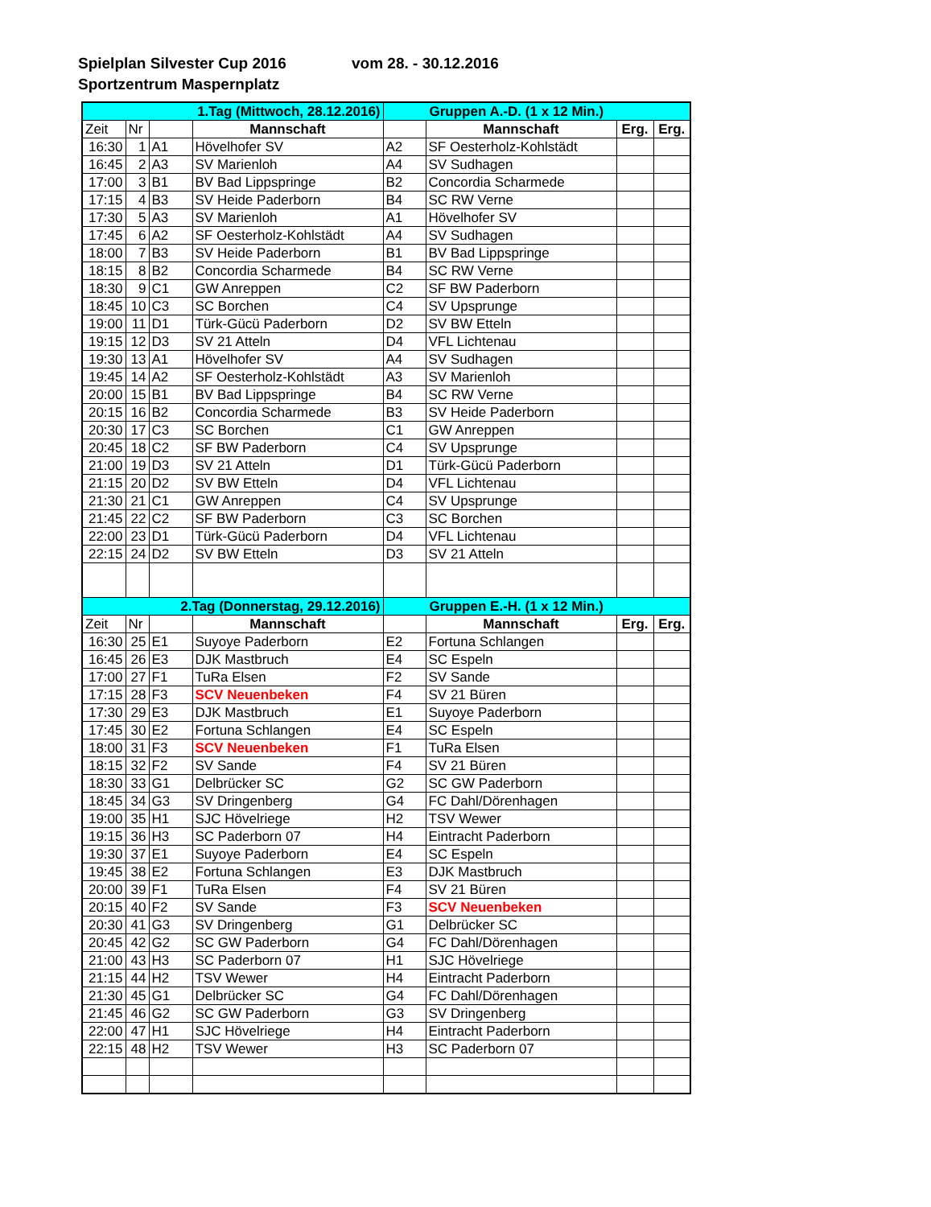Spielplan Silvester Cup 2016 vom 28. - 30.12.2016
Sportzentrum Maspernplatz
| 1.Tag (Mittwoch, 28.12.2016) | | | | Gruppen A.-D. (1 x 12 Min.) | | | |
| Zeit | Nr | | Mannschaft | | Mannschaft | Erg. | Erg. |
| 16:30 | 1 | A1 | Hövelhofer SV | A2 | SF Oesterholz-Kohlstädt | | |
| 16:45 | 2 | A3 | SV Marienloh | A4 | SV Sudhagen | | |
| 17:00 | 3 | B1 | BV Bad Lippspringe | B2 | Concordia Scharmede | | |
| 17:15 | 4 | B3 | SV Heide Paderborn | B4 | SC RW Verne | | |
| 17:30 | 5 | A3 | SV Marienloh | A1 | Hövelhofer SV | | |
| 17:45 | 6 | A2 | SF Oesterholz-Kohlstädt | A4 | SV Sudhagen | | |
| 18:00 | 7 | B3 | SV Heide Paderborn | B1 | BV Bad Lippspringe | | |
| 18:15 | 8 | B2 | Concordia Scharmede | B4 | SC RW Verne | | |
| 18:30 | 9 | C1 | GW Anreppen | C2 | SF BW Paderborn | | |
| 18:45 | 10 | C3 | SC Borchen | C4 | SV Upsprunge | | |
| 19:00 | 11 | D1 | Türk-Gücü Paderborn | D2 | SV BW Etteln | | |
| 19:15 | 12 | D3 | SV 21 Atteln | D4 | VFL Lichtenau | | |
| 19:30 | 13 | A1 | Hövelhofer SV | A4 | SV Sudhagen | | |
| 19:45 | 14 | A2 | SF Oesterholz-Kohlstädt | A3 | SV Marienloh | | |
| 20:00 | 15 | B1 | BV Bad Lippspringe | B4 | SC RW Verne | | |
| 20:15 | 16 | B2 | Concordia Scharmede | B3 | SV Heide Paderborn | | |
| 20:30 | 17 | C3 | SC Borchen | C1 | GW Anreppen | | |
| 20:45 | 18 | C2 | SF BW Paderborn | C4 | SV Upsprunge | | |
| 21:00 | 19 | D3 | SV 21 Atteln | D1 | Türk-Gücü Paderborn | | |
| 21:15 | 20 | D2 | SV BW Etteln | D4 | VFL Lichtenau | | |
| 21:30 | 21 | C1 | GW Anreppen | C4 | SV Upsprunge | | |
| 21:45 | 22 | C2 | SF BW Paderborn | C3 | SC Borchen | | |
| 22:00 | 23 | D1 | Türk-Gücü Paderborn | D4 | VFL Lichtenau | | |
| 22:15 | 24 | D2 | SV BW Etteln | D3 | SV 21 Atteln | | |
| 2.Tag (Donnerstag, 29.12.2016) | | | | Gruppen E.-H. (1 x 12 Min.) | | | |
| Zeit | Nr | | Mannschaft | | Mannschaft | Erg. | Erg. |
| 16:30 | 25 | E1 | Suyoye Paderborn | E2 | Fortuna Schlangen | | |
| 16:45 | 26 | E3 | DJK Mastbruch | E4 | SC Espeln | | |
| 17:00 | 27 | F1 | TuRa Elsen | F2 | SV Sande | | |
| 17:15 | 28 | F3 | SCV Neuenbeken | F4 | SV 21 Büren | | |
| 17:30 | 29 | E3 | DJK Mastbruch | E1 | Suyoye Paderborn | | |
| 17:45 | 30 | E2 | Fortuna Schlangen | E4 | SC Espeln | | |
| 18:00 | 31 | F3 | SCV Neuenbeken | F1 | TuRa Elsen | | |
| 18:15 | 32 | F2 | SV Sande | F4 | SV 21 Büren | | |
| 18:30 | 33 | G1 | Delbrücker SC | G2 | SC GW Paderborn | | |
| 18:45 | 34 | G3 | SV Dringenberg | G4 | FC Dahl/Dörenhagen | | |
| 19:00 | 35 | H1 | SJC Hövelriege | H2 | TSV Wewer | | |
| 19:15 | 36 | H3 | SC Paderborn 07 | H4 | Eintracht Paderborn | | |
| 19:30 | 37 | E1 | Suyoye Paderborn | E4 | SC Espeln | | |
| 19:45 | 38 | E2 | Fortuna Schlangen | E3 | DJK Mastbruch | | |
| 20:00 | 39 | F1 | TuRa Elsen | F4 | SV 21 Büren | | |
| 20:15 | 40 | F2 | SV Sande | F3 | SCV Neuenbeken | | |
| 20:30 | 41 | G3 | SV Dringenberg | G1 | Delbrücker SC | | |
| 20:45 | 42 | G2 | SC GW Paderborn | G4 | FC Dahl/Dörenhagen | | |
| 21:00 | 43 | H3 | SC Paderborn 07 | H1 | SJC Hövelriege | | |
| 21:15 | 44 | H2 | TSV Wewer | H4 | Eintracht Paderborn | | |
| 21:30 | 45 | G1 | Delbrücker SC | G4 | FC Dahl/Dörenhagen | | |
| 21:45 | 46 | G2 | SC GW Paderborn | G3 | SV Dringenberg | | |
| 22:00 | 47 | H1 | SJC Hövelriege | H4 | Eintracht Paderborn | | |
| 22:15 | 48 | H2 | TSV Wewer | H3 | SC Paderborn 07 | | |